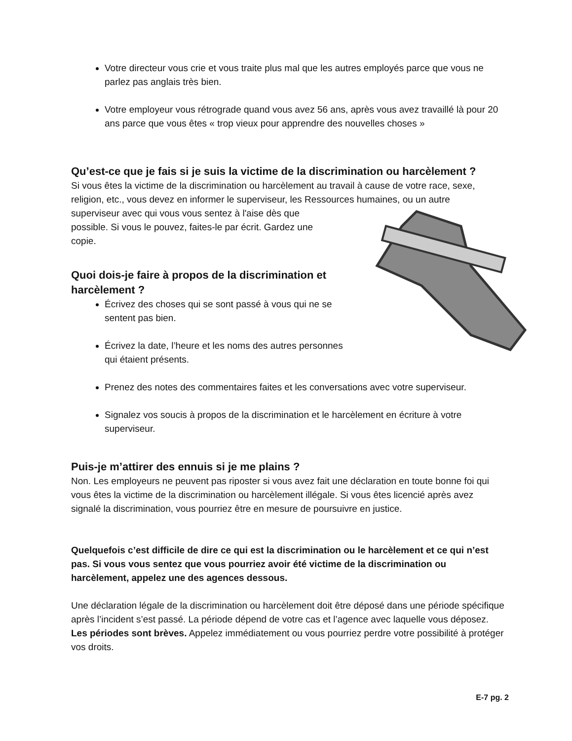Votre directeur vous crie et vous traite plus mal que les autres employés parce que vous ne parlez pas anglais très bien.
Votre employeur vous rétrograde quand vous avez 56 ans, après vous avez travaillé là pour 20 ans parce que vous êtes « trop vieux pour apprendre des nouvelles choses »
Qu’est-ce que je fais si je suis la victime de la discrimination ou harcèlement ?
Si vous êtes la victime de la discrimination ou harcèlement au travail à cause de votre race, sexe, religion, etc., vous devez en informer le superviseur, les Ressources humaines, ou un autre
superviseur avec qui vous vous sentez à l'aise dès que possible. Si vous le pouvez, faites-le par écrit. Gardez une copie.
Quoi dois-je faire à propos de la discrimination et harcèlement ?
Écrivez des choses qui se sont passé à vous qui ne se sentent pas bien.
Écrivez la date, l’heure et les noms des autres personnes qui étaient présents.
Prenez des notes des commentaires faites et les conversations avec votre superviseur.
Signalez vos soucis à propos de la discrimination et le harcèlement en écriture à votre superviseur.
Puis-je m’attirer des ennuis si je me plains ?
Non. Les employeurs ne peuvent pas riposter si vous avez fait une déclaration en toute bonne foi qui vous êtes la victime de la discrimination ou harcèlement illégale. Si vous êtes licencié après avez signalé la discrimination, vous pourriez être en mesure de poursuivre en justice.
Quelquefois c’est difficile de dire ce qui est la discrimination ou le harcèlement et ce qui n’est pas. Si vous vous sentez que vous pourriez avoir été victime de la discrimination ou harcèlement, appelez une des agences dessous.
Une déclaration légale de la discrimination ou harcèlement doit être déposé dans une période spécifique après l’incident s’est passé. La période dépend de votre cas et l’agence avec laquelle vous déposez. Les périodes sont brèves. Appelez immédiatement ou vous pourriez perdre votre possibilité à protéger vos droits.
E-7 pg. 2